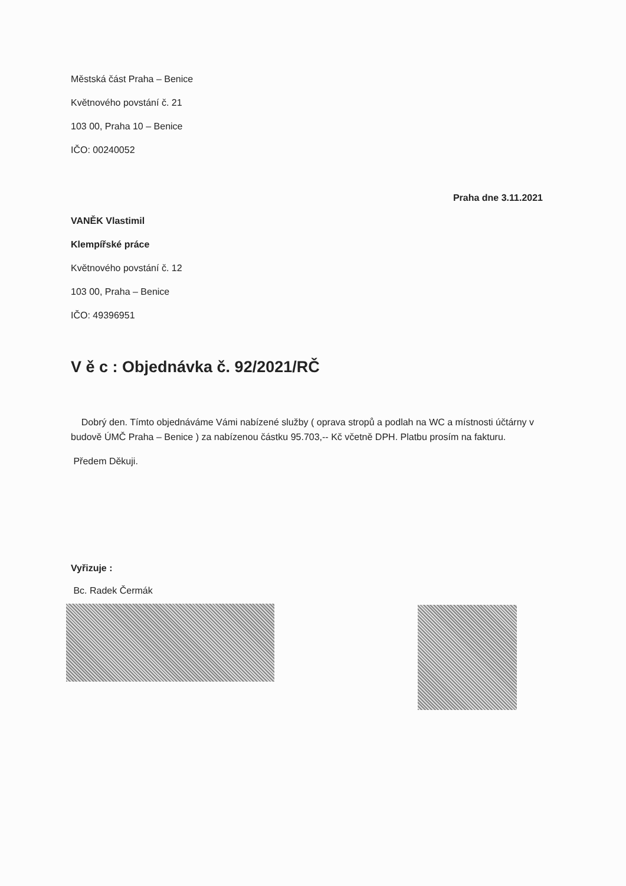Městská část Praha – Benice
Květnového povstání č. 21
103 00, Praha 10 – Benice
IČO: 00240052
Praha dne 3.11.2021
VANĚK Vlastimil
Klempířské práce
Květnového povstání č. 12
103 00, Praha – Benice
IČO: 49396951
V ě c : Objednávka č. 92/2021/RČ
Dobrý den. Tímto objednáváme Vámi nabízené služby ( oprava stropů a podlah na WC a místnosti účtárny v budově ÚMČ Praha – Benice ) za nabízenou částku 95.703,-- Kč včetně DPH. Platbu prosím na fakturu.
Předem Děkuji.
Vyřizuje :
Bc. Radek Čermák